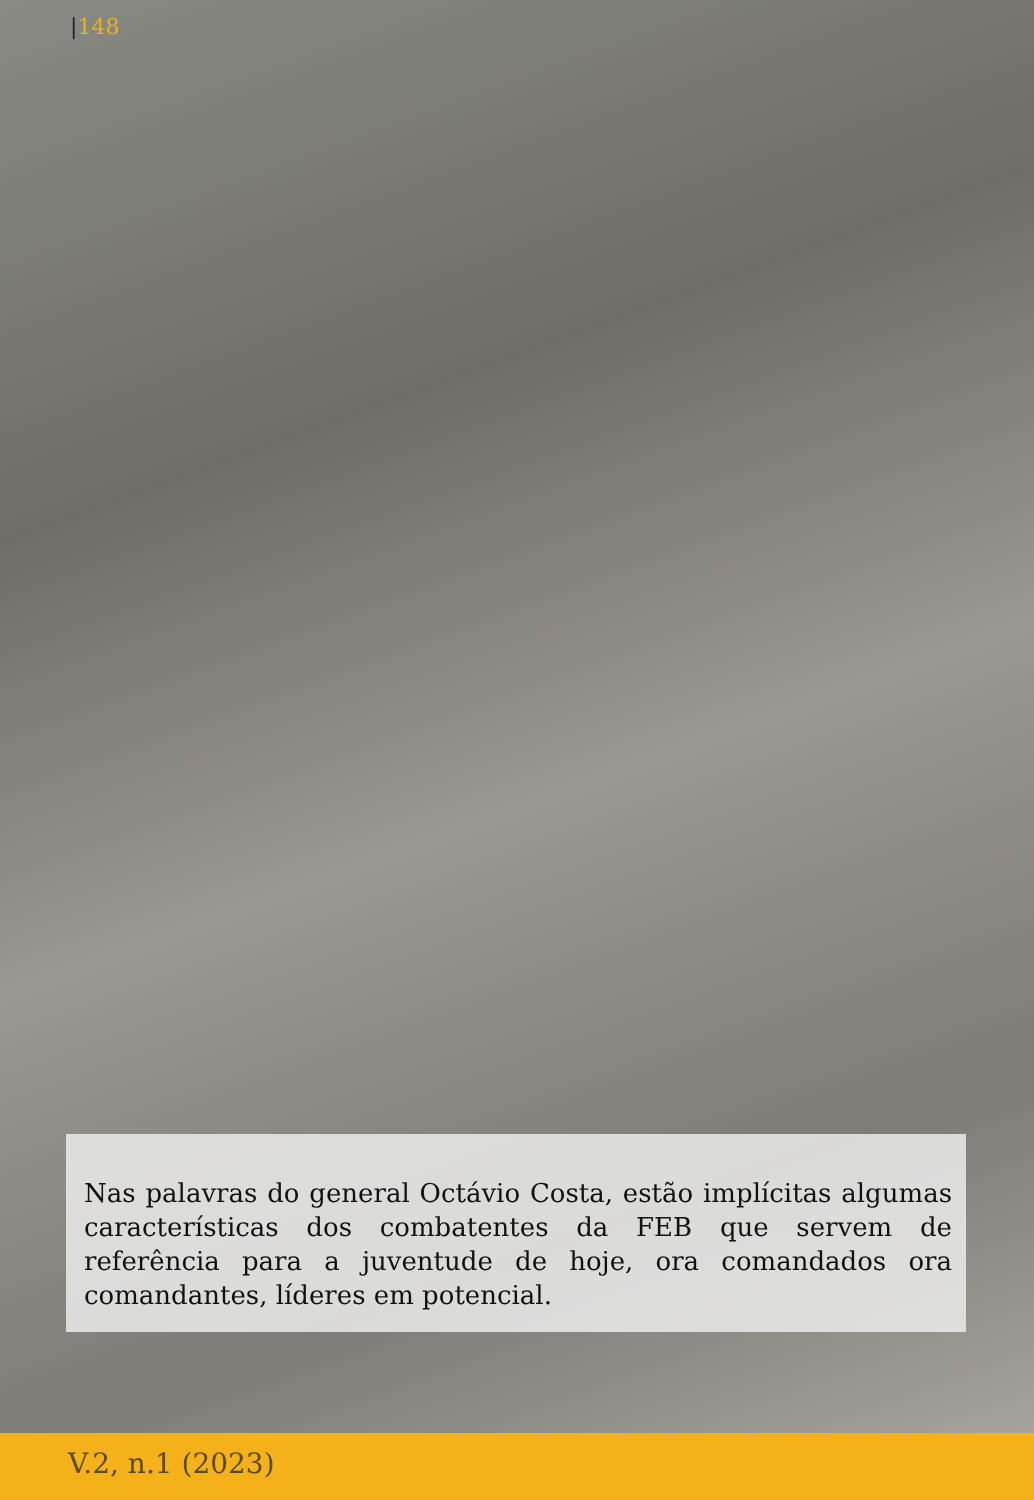|148
Nas palavras do general Octávio Costa, estão implícitas algumas características dos combatentes da FEB que servem de referência para a juventude de hoje, ora comandados ora comandantes, líderes em potencial.
V.2, n.1 (2023)